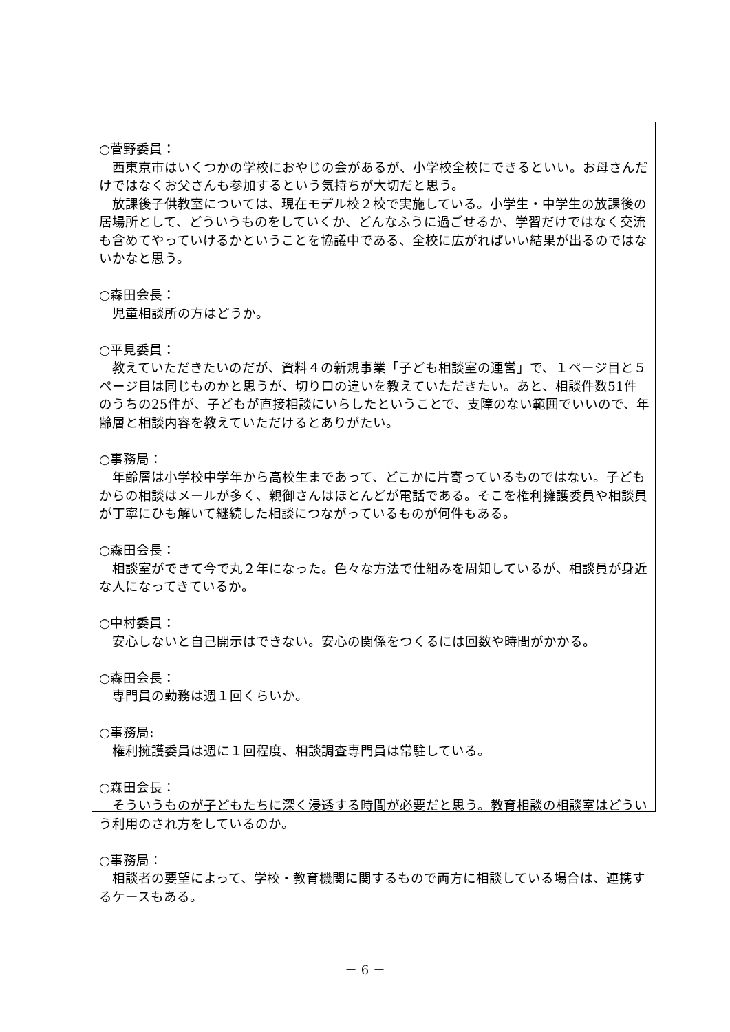○菅野委員：
西東京市はいくつかの学校におやじの会があるが、小学校全校にできるといい。お母さんだけではなくお父さんも参加するという気持ちが大切だと思う。
放課後子供教室については、現在モデル校２校で実施している。小学生・中学生の放課後の居場所として、どういうものをしていくか、どんなふうに過ごせるか、学習だけではなく交流も含めてやっていけるかということを協議中である、全校に広がればいい結果が出るのではないかなと思う。
○森田会長：
児童相談所の方はどうか。
○平見委員：
教えていただきたいのだが、資料４の新規事業「子ども相談室の運営」で、１ページ目と５ページ目は同じものかと思うが、切り口の違いを教えていただきたい。あと、相談件数51件のうちの25件が、子どもが直接相談にいらしたということで、支障のない範囲でいいので、年齢層と相談内容を教えていただけるとありがたい。
○事務局：
年齢層は小学校中学年から高校生まであって、どこかに片寄っているものではない。子どもからの相談はメールが多く、親御さんはほとんどが電話である。そこを権利擁護委員や相談員が丁寧にひも解いて継続した相談につながっているものが何件もある。
○森田会長：
相談室ができて今で丸２年になった。色々な方法で仕組みを周知しているが、相談員が身近な人になってきているか。
○中村委員：
安心しないと自己開示はできない。安心の関係をつくるには回数や時間がかかる。
○森田会長：
専門員の勤務は週１回くらいか。
○事務局:
権利擁護委員は週に１回程度、相談調査専門員は常駐している。
○森田会長：
そういうものが子どもたちに深く浸透する時間が必要だと思う。教育相談の相談室はどういう利用のされ方をしているのか。
○事務局：
相談者の要望によって、学校・教育機関に関するもので両方に相談している場合は、連携するケースもある。
－ 6 －